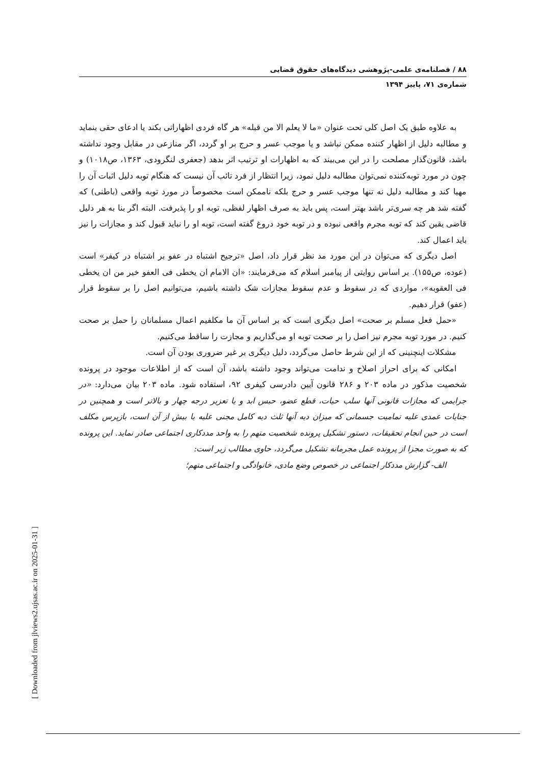۸۸ / فصلنامه‌ی علمی-پژوهشی دیدگاه‌های حقوق قضایی
شماره‌ی ۷۱، پاییز ۱۳۹۴
به علاوه طبق یک اصل کلی تحت عنوان «ما لا یعلم الا من قبله» هر گاه فردی اظهاراتی بکند یا ادعای حقی بنماید و مطالبه دلیل از اظهار کننده ممکن نباشد و یا موجب عسر و حرج بر او گردد، اگر منازعی در مقابل وجود نداشته باشد، قانون‌گذار مصلحت را در این می‌بیند که به اظهارات او ترتیب اثر بدهد (جعفری لنگرودی، ۱۳۶۳، ص۱۰۱۸) و چون در مورد توبه‌کننده نمی‌توان مطالبه دلیل نمود، زیرا انتظار از فرد تائب آن نیست که هنگام توبه دلیل اثبات آن را مهیا کند و مطالبه دلیل نه تنها موجب عسر و حرج بلکه ناممکن است مخصوصاً در مورد توبه واقعی (باطنی) که گفته شد هر چه سری‌تر باشد بهتر است، پس باید به صرف اظهار لفظی، توبه او را پذیرفت. البته اگر بنا به هر دلیل قاضی یقین کند که توبه مجرم واقعی نبوده و در توبه خود دروغ گفته است، توبه او را نباید قبول کند و مجازات را نیز باید اعمال کند.
اصل دیگری که می‌توان در این مورد مد نظر قرار داد، اصل «ترجیح اشتباه در عفو بر اشتباه در کیفر» است (عوده، ص۱۵۵). بر اساس روایتی از پیامبر اسلام که می‌فرمایند: «ان الامام ان یخطی فی العفو خیر من ان یخطی فی العقوبه»، مواردی که در سقوط و عدم سقوط مجازات شک داشته باشیم، می‌توانیم اصل را بر سقوط قرار (عفو) قرار دهیم.
«حمل فعل مسلم بر صحت» اصل دیگری است که بر اساس آن ما مکلفیم اعمال مسلمانان را حمل بر صحت کنیم. در مورد توبه مجرم نیز اصل را بر صحت توبه او می‌گذاریم و مجازت را ساقط می‌کنیم.
مشکلات اینچنینی که از این شرط حاصل می‌گردد، دلیل دیگری بر غیر ضروری بودن آن است.
امکانی که برای احراز اصلاح و ندامت می‌تواند وجود داشته باشد، آن است که از اطلاعات موجود در پرونده شخصیت مذکور در ماده ۲۰۳ و ۲۸۶ قانون آیین دادرسی کیفری ۹۲، استفاده شود. ماده ۲۰۳ بیان می‌دارد: «در جرایمی که مجازات قانونی آنها سلب حیات، قطع عضو، حبس ابد و یا تعزیر درجه چهار و بالاتر است و همچنین در جنایات عمدی علیه تمامیت جسمانی که میزان دیه آنها ثلث دیه کامل مجنی علیه یا بیش از آن است، بازپرس مکلف است در حین انجام تحقیقات، دستور تشکیل پرونده شخصیت متهم را به واحد مددکاری اجتماعی صادر نماید. این پرونده که به صورت مجزا از پرونده عمل مجرمانه تشکیل می‌گردد، حاوی مطالب زیر است:
الف- گزارش مددکار اجتماعی در خصوص وضع مادی، خانوادگی و اجتماعی متهم؛
[ Downloaded from jlviews2.ujsas.ac.ir on 2025-01-31 ]